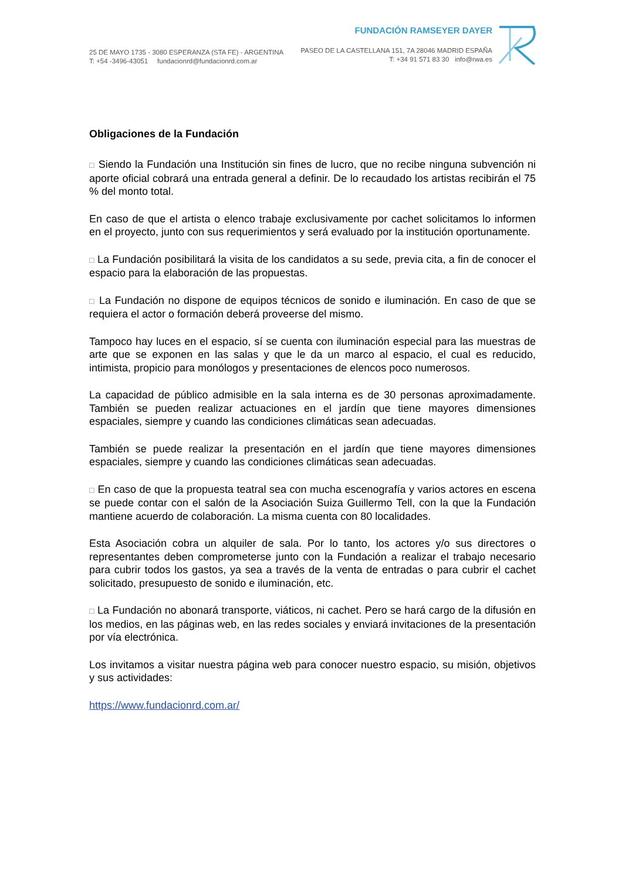25 DE MAYO 1735 - 3080 ESPERANZA (STA FE) - ARGENTINA
T: +54 -3496-43051 fundacionrd@fundacionrd.com.ar
FUNDACIÓN RAMSEYER DAYER
PASEO DE LA CASTELLANA 151, 7A 28046 MADRID ESPAÑA
T: +34 91 571 83 30 info@rwa.es
Obligaciones de la Fundación
□ Siendo la Fundación una Institución sin fines de lucro, que no recibe ninguna subvención ni aporte oficial cobrará una entrada general a definir. De lo recaudado los artistas recibirán el 75 % del monto total.
En caso de que el artista o elenco trabaje exclusivamente por cachet solicitamos lo informen en el proyecto, junto con sus requerimientos y será evaluado por la institución oportunamente.
□ La Fundación posibilitará la visita de los candidatos a su sede, previa cita, a fin de conocer el espacio para la elaboración de las propuestas.
□ La Fundación no dispone de equipos técnicos de sonido e iluminación. En caso de que se requiera el actor o formación deberá proveerse del mismo.
Tampoco hay luces en el espacio, sí se cuenta con iluminación especial para las muestras de arte que se exponen en las salas y que le da un marco al espacio, el cual es reducido, intimista, propicio para monólogos y presentaciones de elencos poco numerosos.
La capacidad de público admisible en la sala interna es de 30 personas aproximadamente. También se pueden realizar actuaciones en el jardín que tiene mayores dimensiones espaciales, siempre y cuando las condiciones climáticas sean adecuadas.
También se puede realizar la presentación en el jardín que tiene mayores dimensiones espaciales, siempre y cuando las condiciones climáticas sean adecuadas.
□ En caso de que la propuesta teatral sea con mucha escenografía y varios actores en escena se puede contar con el salón de la Asociación Suiza Guillermo Tell, con la que la Fundación mantiene acuerdo de colaboración. La misma cuenta con 80 localidades.
Esta Asociación cobra un alquiler de sala. Por lo tanto, los actores y/o sus directores o representantes deben comprometerse junto con la Fundación a realizar el trabajo necesario para cubrir todos los gastos, ya sea a través de la venta de entradas o para cubrir el cachet solicitado, presupuesto de sonido e iluminación, etc.
□ La Fundación no abonará transporte, viáticos, ni cachet. Pero se hará cargo de la difusión en los medios, en las páginas web, en las redes sociales y enviará invitaciones de la presentación por vía electrónica.
Los invitamos a visitar nuestra página web para conocer nuestro espacio, su misión, objetivos y sus actividades:
https://www.fundacionrd.com.ar/